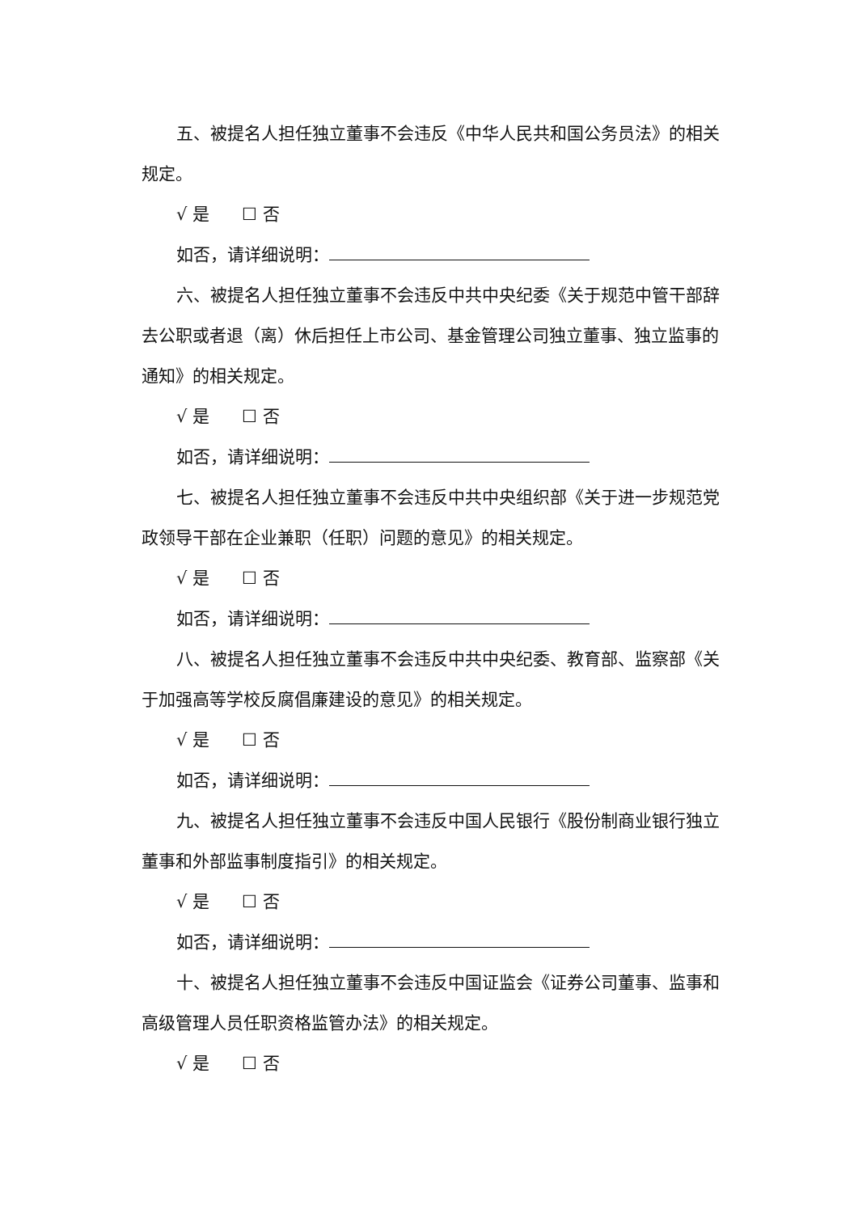五、被提名人担任独立董事不会违反《中华人民共和国公务员法》的相关规定。
√ 是 ☐ 否
如否，请详细说明：
六、被提名人担任独立董事不会违反中共中央纪委《关于规范中管干部辞去公职或者退（离）休后担任上市公司、基金管理公司独立董事、独立监事的通知》的相关规定。
√ 是 ☐ 否
如否，请详细说明：
七、被提名人担任独立董事不会违反中共中央组织部《关于进一步规范党政领导干部在企业兼职（任职）问题的意见》的相关规定。
√ 是 ☐ 否
如否，请详细说明：
八、被提名人担任独立董事不会违反中共中央纪委、教育部、监察部《关于加强高等学校反腐倡廉建设的意见》的相关规定。
√ 是 ☐ 否
如否，请详细说明：
九、被提名人担任独立董事不会违反中国人民银行《股份制商业银行独立董事和外部监事制度指引》的相关规定。
√ 是 ☐ 否
如否，请详细说明：
十、被提名人担任独立董事不会违反中国证监会《证券公司董事、监事和高级管理人员任职资格监管办法》的相关规定。
√ 是 ☐ 否